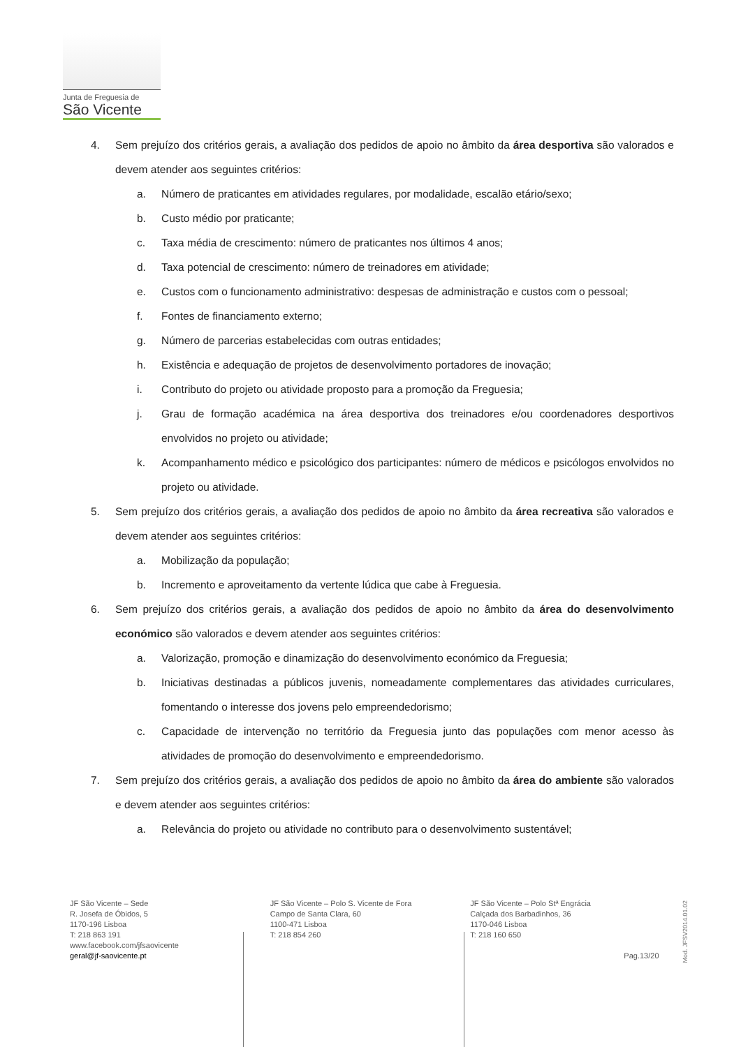Junta de Freguesia de
São Vicente
4. Sem prejuízo dos critérios gerais, a avaliação dos pedidos de apoio no âmbito da área desportiva são valorados e devem atender aos seguintes critérios:
a. Número de praticantes em atividades regulares, por modalidade, escalão etário/sexo;
b. Custo médio por praticante;
c. Taxa média de crescimento: número de praticantes nos últimos 4 anos;
d. Taxa potencial de crescimento: número de treinadores em atividade;
e. Custos com o funcionamento administrativo: despesas de administração e custos com o pessoal;
f. Fontes de financiamento externo;
g. Número de parcerias estabelecidas com outras entidades;
h. Existência e adequação de projetos de desenvolvimento portadores de inovação;
i. Contributo do projeto ou atividade proposto para a promoção da Freguesia;
j. Grau de formação académica na área desportiva dos treinadores e/ou coordenadores desportivos envolvidos no projeto ou atividade;
k. Acompanhamento médico e psicológico dos participantes: número de médicos e psicólogos envolvidos no projeto ou atividade.
5. Sem prejuízo dos critérios gerais, a avaliação dos pedidos de apoio no âmbito da área recreativa são valorados e devem atender aos seguintes critérios:
a. Mobilização da população;
b. Incremento e aproveitamento da vertente lúdica que cabe à Freguesia.
6. Sem prejuízo dos critérios gerais, a avaliação dos pedidos de apoio no âmbito da área do desenvolvimento económico são valorados e devem atender aos seguintes critérios:
a. Valorização, promoção e dinamização do desenvolvimento económico da Freguesia;
b. Iniciativas destinadas a públicos juvenis, nomeadamente complementares das atividades curriculares, fomentando o interesse dos jovens pelo empreendedorismo;
c. Capacidade de intervenção no território da Freguesia junto das populações com menor acesso às atividades de promoção do desenvolvimento e empreendedorismo.
7. Sem prejuízo dos critérios gerais, a avaliação dos pedidos de apoio no âmbito da área do ambiente são valorados e devem atender aos seguintes critérios:
a. Relevância do projeto ou atividade no contributo para o desenvolvimento sustentável;
JF São Vicente – Sede
R. Josefa de Óbidos, 5
1170-196 Lisboa
T: 218 863 191
www.facebook.com/jfsaovicente
geral@jf-saovicente.pt
JF São Vicente – Polo S. Vicente de Fora
Campo de Santa Clara, 60
1100-471 Lisboa
T: 218 854 260
JF São Vicente – Polo Stª Engrácia
Calçada dos Barbadinhos, 36
1170-046 Lisboa
T: 218 160 650
Pag.13/20
Mod. JFSV2014.01.02